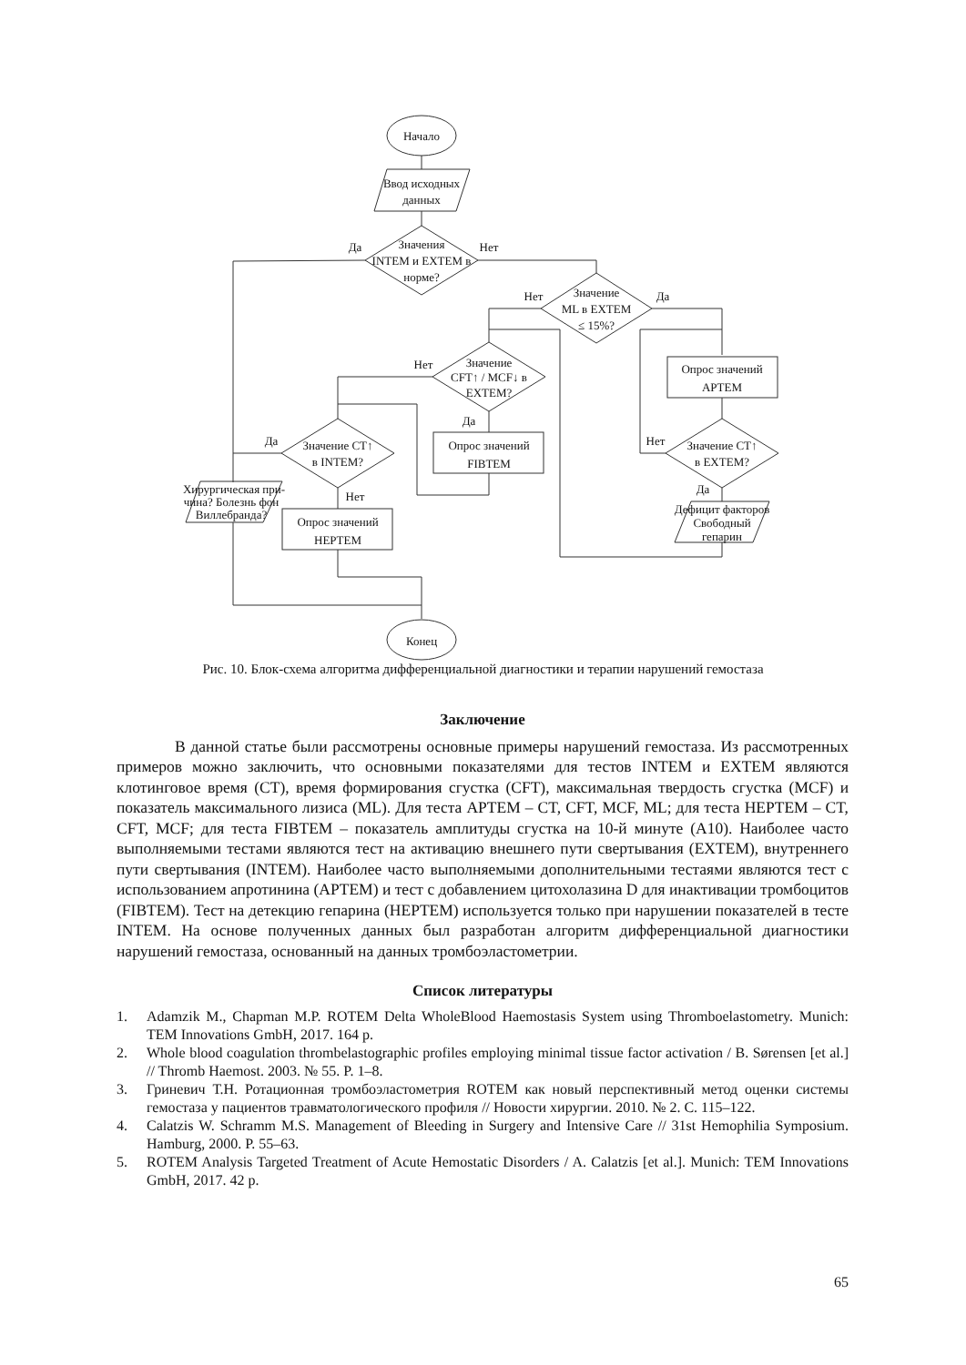Начало
Ввод исходных
данных
Значения
INTEM и EXTEM в
норме?
Да
Нет
Значение
ML в EXTEM
≤ 15%?
Нет
Да
Значение
CFT↑ / MCF↓ в
EXTEM?
Нет
Да
Опрос значений
APTEM
Опрос значений
FIBTEM
Значение CT↑
в INTEM?
Да
Нет
Значение CT↑
в EXTEM?
Нет
Да
Хирургическая при-
чина? Болезнь фон
Виллебранда?
Опрос значений
HEPTEM
Дефицит факторов
Свободный
гепарин
Конец
Рис. 10. Блок-схема алгоритма дифференциальной диагностики и терапии нарушений гемостаза
Заключение
В данной статье были рассмотрены основные примеры нарушений гемостаза. Из рассмотренных примеров можно заключить, что основными показателями для тестов INTEM и EXTEM являются клотинговое время (CT), время формирования сгустка (CFT), максимальная твердость сгустка (MCF) и показатель максимального лизиса (ML). Для теста APTEM – CT, CFT, MCF, ML; для теста HEPTEM – CT, CFT, MCF; для теста FIBTEM – показатель амплитуды сгустка на 10-й минуте (A10). Наиболее часто выполняемыми тестами являются тест на активацию внешнего пути свертывания (EXTEM), внутреннего пути свертывания (INTEM). Наиболее часто выполняемыми дополнительными тестаями являются тест с использованием апротинина (APTEM) и тест с добавлением цитохолазина D для инактивации тромбоцитов (FIBTEM). Тест на детекцию гепарина (HEPTEM) используется только при нарушении показателей в тесте INTEM. На основе полученных данных был разработан алгоритм дифференциальной диагностики нарушений гемостаза, основанный на данных тромбоэластометрии.
Список литературы
1. Adamzik M., Chapman M.P. ROTEM Delta WholeBlood Haemostasis System using Thromboelastometry. Munich: TEM Innovations GmbH, 2017. 164 p.
2. Whole blood coagulation thrombelastographic profiles employing minimal tissue factor activation / B. Sørensen [et al.] // Thromb Haemost. 2003. № 55. P. 1–8.
3. Гриневич Т.Н. Ротационная тромбоэластометрия ROTEM как новый перспективный метод оценки системы гемостаза у пациентов травматологического профиля // Новости хирургии. 2010. № 2. С. 115–122.
4. Calatzis W. Schramm M.S. Management of Bleeding in Surgery and Intensive Care // 31st Hemophilia Symposium. Hamburg, 2000. P. 55–63.
5. ROTEM Analysis Targeted Treatment of Acute Hemostatic Disorders / A. Calatzis [et al.]. Munich: TEM Innovations GmbH, 2017. 42 p.
65